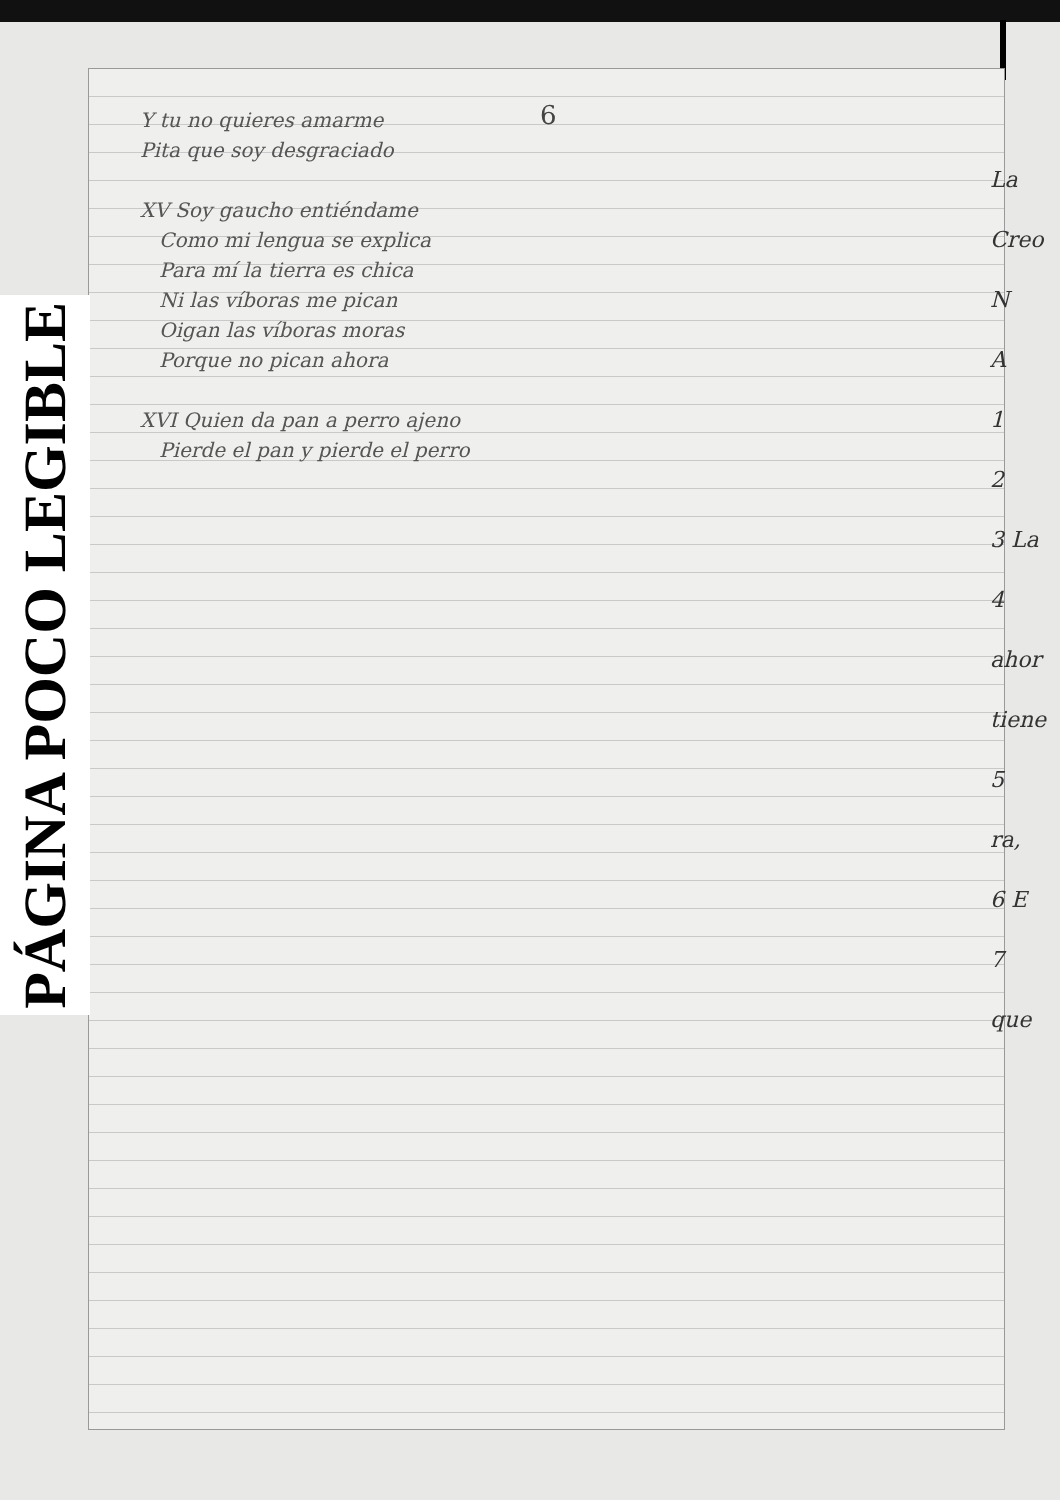6
PÁGINA POCO LEGIBLE
Y tu no quieres amarme
Pita que soy desgraciado
XV Soy gaucho entiéndame
Como mi lengua se explica
Para mí la tierra es chica
Ni las víboras me pican
Oigan las víboras moras
Porque no pican ahora
XVI Quien da pan a perro ajeno
Pierde el pan y pierde el perro
La
Creo
N
A
1
2
3 La
4
ahor
tiene
5
ra,
6 E
7
que